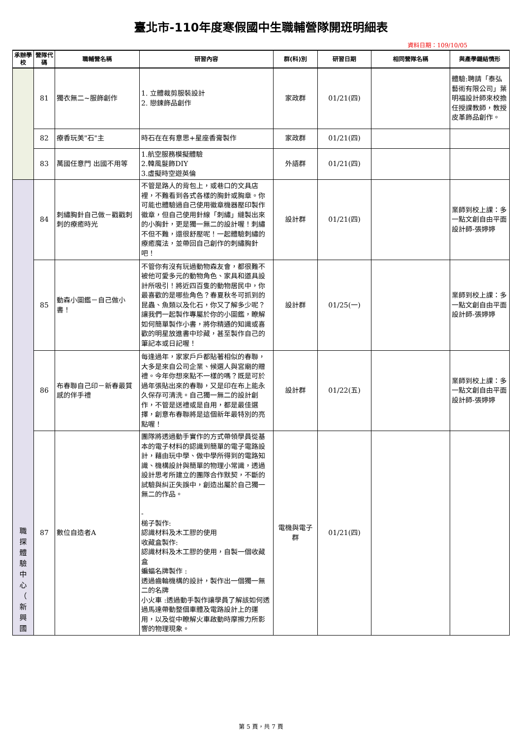臺北市-110年度寒假國中生職輔營隊開班明細表
資料日期：109/10/05
| 承辦學校 | 營隊代碼 | 職輔營名稱 | 研習內容 | 群(科)別 | 研習日期 | 相同營隊名稱 | 與產學鏈結情形 |
| --- | --- | --- | --- | --- | --- | --- | --- |
| | 81 | 獨衣無二~服飾創作 | 1. 立體裁剪服裝設計 2. 戀鍊飾品創作 | 家政群 | 01/21(四) | | 體驗:聘請「泰弘藝術有限公司」葉明福設計師來校擔任授課教師，教授皮革飾品創作。 |
| | 82 | 療香玩美"石"主 | 時石在在有意思+星座香膏製作 | 家政群 | 01/21(四) | | |
| | 83 | 萬國任意門 出國不用等 | 1.航空服務模擬體驗 2.韓風髮飾DIY 3.虛擬時空遊英倫 | 外語群 | 01/21(四) | | |
| 職 探 體 驗 中 心 （ 新 興 國 | 84 | 刺繡胸針自己做－戳戳刺刺的療癒時光 | 不管是路人的背包上，或巷口的文具店裡，不難看到各式各樣的胸針或胸章。你可能也體驗過自己使用徽章機器壓印製作徽章，但自己使用針線「刺繡」縫製出來的小胸針，更是獨一無二的設計喔！刺繡不但不難，還很舒壓呢！一起體驗刺繡的療癒魔法，並帶回自己創作的刺繡胸針吧！ | 設計群 | 01/21(四) | | 業師到校上課：多一點文創自由平面設計師-張婷婷 |
| | 85 | 動森小圖鑑－自己做小書！ | 不管你有沒有玩過動物森友會，都很難不被他可愛多元的動物角色、家具和道具設計所吸引！將近四百隻的動物居民中，你最喜歡的是哪些角色？春夏秋冬可抓到的昆蟲、魚類以及化石，你又了解多少呢？讓我們一起製作專屬於你的小圖鑑，瞭解如何簡單製作小書，將你精通的知識或喜歡的明星放進書中珍藏，甚至製作自己的筆記本或日記喔！ | 設計群 | 01/25(一) | | 業師到校上課：多一點文創自由平面設計師-張婷婷 |
| | 86 | 布春聯自己印－新春最質感的伴手禮 | 每逢過年，家家戶戶都貼著相似的春聯，大多是來自公司企業、候選人與宮廟的贈禮。今年你想來點不一樣的嗎？既是可於過年張貼出來的春聯，又是印在布上能永久保存可清洗。自己獨一無二的設計創作，不管是送禮或是自用，都是最佳選擇，創意布春聯將是這個新年最特別的亮點喔！ | 設計群 | 01/22(五) | | 業師到校上課：多一點文創自由平面設計師-張婷婷 |
| | 87 | 數位自造者A | 團隊將透過動手實作的方式帶領學員從基本的電子材料的認識到簡單的電子電路設計，藉由玩中學、做中學所得到的電路知識、機構設計與簡單的物理小常識，透過設計思考所建立的團隊合作默契，不斷的試驗與糾正失誤中，創造出屬於自己獨一無二的作品。 - 槌子製作: 認識材料及木工膠的使用 收藏盒製作: 認識材料及木工膠的使用，自製一個收藏盒 蝙蝠名牌製作 : 透過齒輪機構的設計，製作出一個獨一無二的名牌 小火車 :透過動手製作讓學員了解該如何透過馬達帶動整個車體及電路設計上的運用，以及從中瞭解火車啟動時摩擦力所影響的物理現象。 | 電機與電子群 | 01/21(四) | | |
第 5 頁，共 7 頁